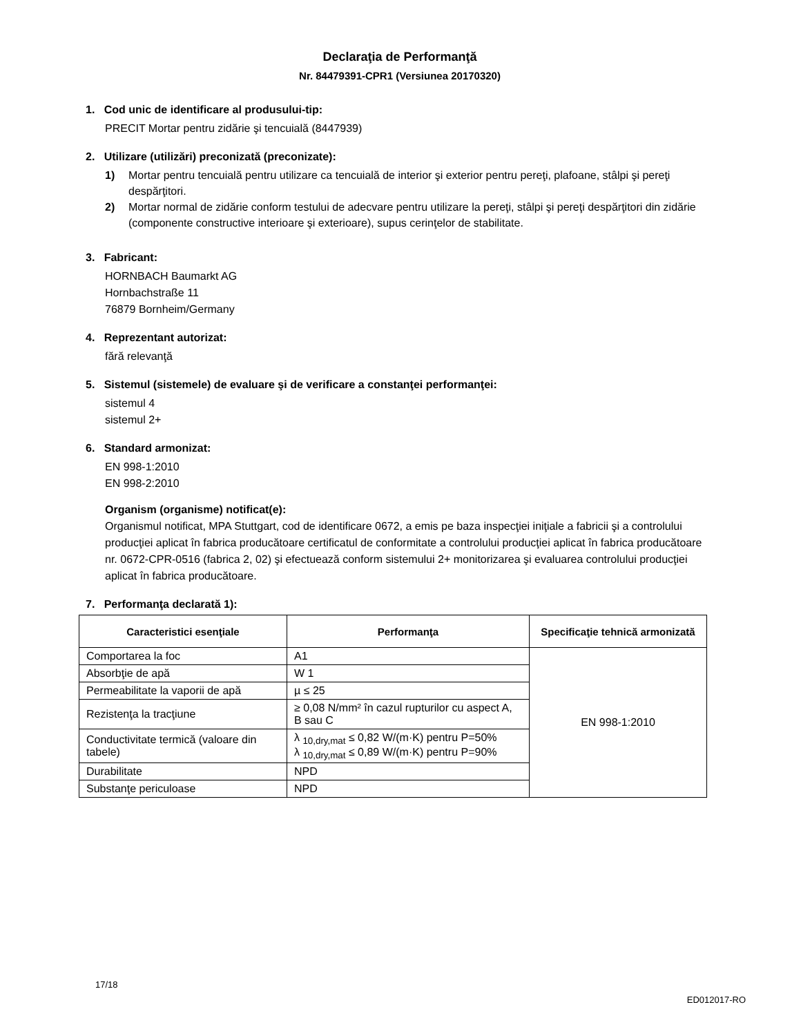Declaraţia de Performanţă
Nr. 84479391-CPR1 (Versiunea 20170320)
1. Cod unic de identificare al produsului-tip:
PRECIT Mortar pentru zidărie şi tencuială (8447939)
2. Utilizare (utilizări) preconizată (preconizate):
1) Mortar pentru tencuială pentru utilizare ca tencuială de interior şi exterior pentru pereţi, plafoane, stâlpi şi pereţi despărţitori.
2) Mortar normal de zidărie conform testului de adecvare pentru utilizare la pereţi, stâlpi şi pereţi despărţitori din zidărie (componente constructive interioare şi exterioare), supus cerinţelor de stabilitate.
3. Fabricant:
HORNBACH Baumarkt AG
Hornbachstraße 11
76879 Bornheim/Germany
4. Reprezentant autorizat:
fără relevanţă
5. Sistemul (sistemele) de evaluare şi de verificare a constanţei performanţei:
sistemul 4
sistemul 2+
6. Standard armonizat:
EN 998-1:2010
EN 998-2:2010
Organism (organisme) notificat(e):
Organismul notificat, MPA Stuttgart, cod de identificare 0672, a emis pe baza inspecţiei iniţiale a fabricii şi a controlului producţiei aplicat în fabrica producătoare certificatul de conformitate a controlului producţiei aplicat în fabrica producătoare nr. 0672-CPR-0516 (fabrica 2, 02) şi efectuează conform sistemului 2+ monitorizarea şi evaluarea controlului producţiei aplicat în fabrica producătoare.
7. Performanţa declarată 1):
| Caracteristici esenţiale | Performanţa | Specificaţie tehnică armonizată |
| --- | --- | --- |
| Comportarea la foc | A1 | EN 998-1:2010 |
| Absorbţie de apă | W 1 | |
| Permeabilitate la vaporii de apă | µ ≤ 25 | |
| Rezistenţa la tracţiune | ≥ 0,08 N/mm² în cazul rupturilor cu aspect A, B sau C | |
| Conductivitate termică (valoare din tabele) | λ <sub>10,dry,mat</sub> ≤ 0,82 W/(m·K) pentru P=50% λ <sub>10,dry,mat</sub> ≤ 0,89 W/(m·K) pentru P=90% | |
| Durabilitate | NPD | |
| Substanţe periculoase | NPD | |
17/18
ED012017-RO